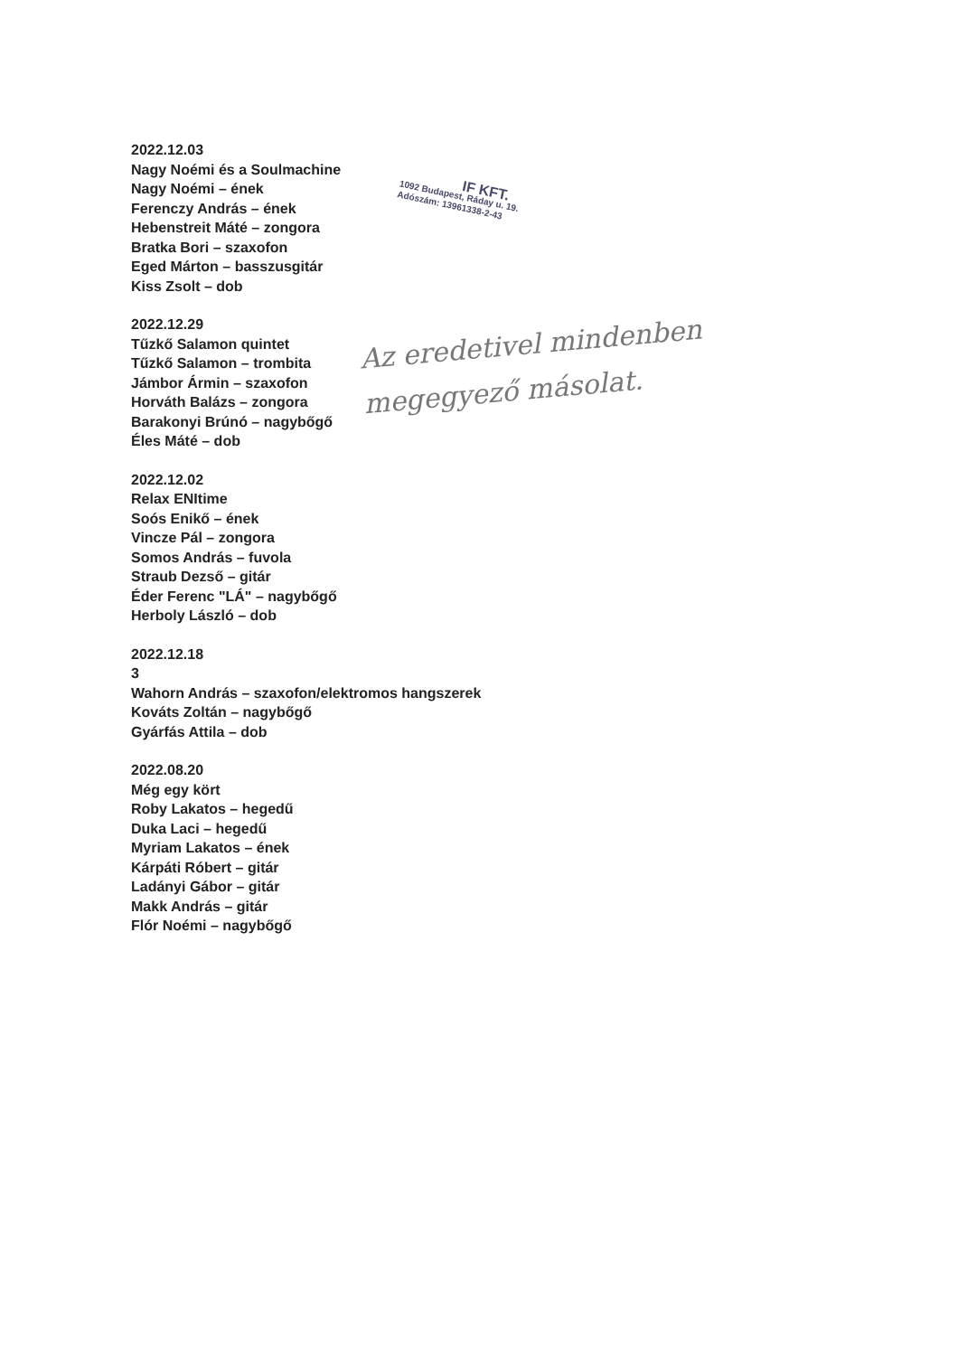2022.12.03
Nagy Noémi és a Soulmachine
Nagy Noémi – ének
Ferenczy András – ének
Hebenstreit Máté – zongora
Bratka Bori – szaxofon
Eged Márton – basszusgitár
Kiss Zsolt – dob
2022.12.29
Tűzkő Salamon quintet
Tűzkő Salamon – trombita
Jámbor Ármin – szaxofon
Horváth Balázs – zongora
Barakonyi Brúnó – nagybőgő
Éles Máté – dob
2022.12.02
Relax ENItime
Soós Enikő – ének
Vincze Pál – zongora
Somos András – fuvola
Straub Dezső – gitár
Éder Ferenc "LÁ" – nagybőgő
Herboly László – dob
2022.12.18
3
Wahorn András – szaxofon/elektromos hangszerek
Kováts Zoltán – nagybőgő
Gyárfás Attila – dob
2022.08.20
Még egy kört
Roby Lakatos – hegedű
Duka Laci – hegedű
Myriam Lakatos – ének
Kárpáti Róbert – gitár
Ladányi Gábor – gitár
Makk András – gitár
Flór Noémi – nagybőgő
IF KFT.
1092 Budapest, Ráday u. 19.
Adószám: 13961338-2-43
Az eredetivel mindenben
megegyező másolat.